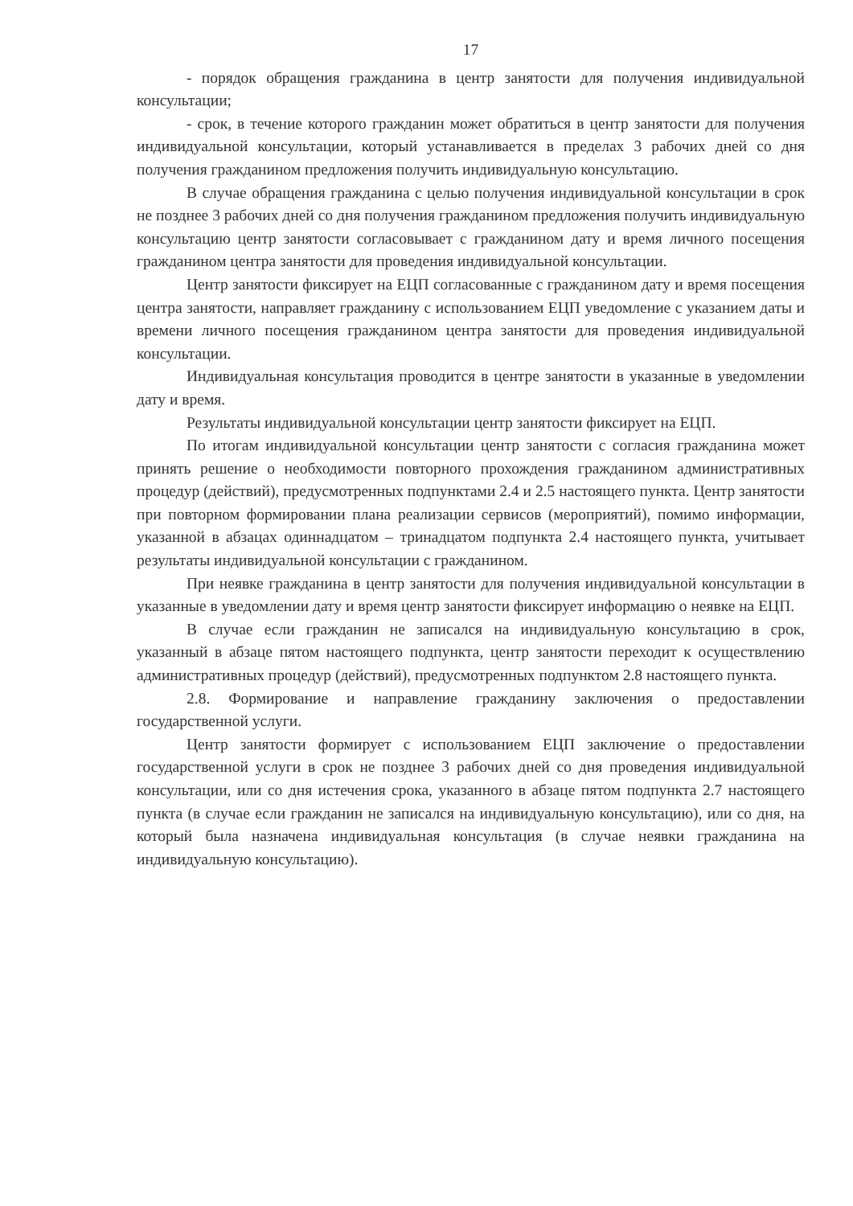17
- порядок обращения гражданина в центр занятости для получения индивидуальной консультации;
- срок, в течение которого гражданин может обратиться в центр занятости для получения индивидуальной консультации, который устанавливается в пределах 3 рабочих дней со дня получения гражданином предложения получить индивидуальную консультацию.
В случае обращения гражданина с целью получения индивидуальной консультации в срок не позднее 3 рабочих дней со дня получения гражданином предложения получить индивидуальную консультацию центр занятости согласовывает с гражданином дату и время личного посещения гражданином центра занятости для проведения индивидуальной консультации.
Центр занятости фиксирует на ЕЦП согласованные с гражданином дату и время посещения центра занятости, направляет гражданину с использованием ЕЦП уведомление с указанием даты и времени личного посещения гражданином центра занятости для проведения индивидуальной консультации.
Индивидуальная консультация проводится в центре занятости в указанные в уведомлении дату и время.
Результаты индивидуальной консультации центр занятости фиксирует на ЕЦП.
По итогам индивидуальной консультации центр занятости с согласия гражданина может принять решение о необходимости повторного прохождения гражданином административных процедур (действий), предусмотренных подпунктами 2.4 и 2.5 настоящего пункта. Центр занятости при повторном формировании плана реализации сервисов (мероприятий), помимо информации, указанной в абзацах одиннадцатом – тринадцатом подпункта 2.4 настоящего пункта, учитывает результаты индивидуальной консультации с гражданином.
При неявке гражданина в центр занятости для получения индивидуальной консультации в указанные в уведомлении дату и время центр занятости фиксирует информацию о неявке на ЕЦП.
В случае если гражданин не записался на индивидуальную консультацию в срок, указанный в абзаце пятом настоящего подпункта, центр занятости переходит к осуществлению административных процедур (действий), предусмотренных подпунктом 2.8 настоящего пункта.
2.8. Формирование и направление гражданину заключения о предоставлении государственной услуги.
Центр занятости формирует с использованием ЕЦП заключение о предоставлении государственной услуги в срок не позднее 3 рабочих дней со дня проведения индивидуальной консультации, или со дня истечения срока, указанного в абзаце пятом подпункта 2.7 настоящего пункта (в случае если гражданин не записался на индивидуальную консультацию), или со дня, на который была назначена индивидуальная консультация (в случае неявки гражданина на индивидуальную консультацию).